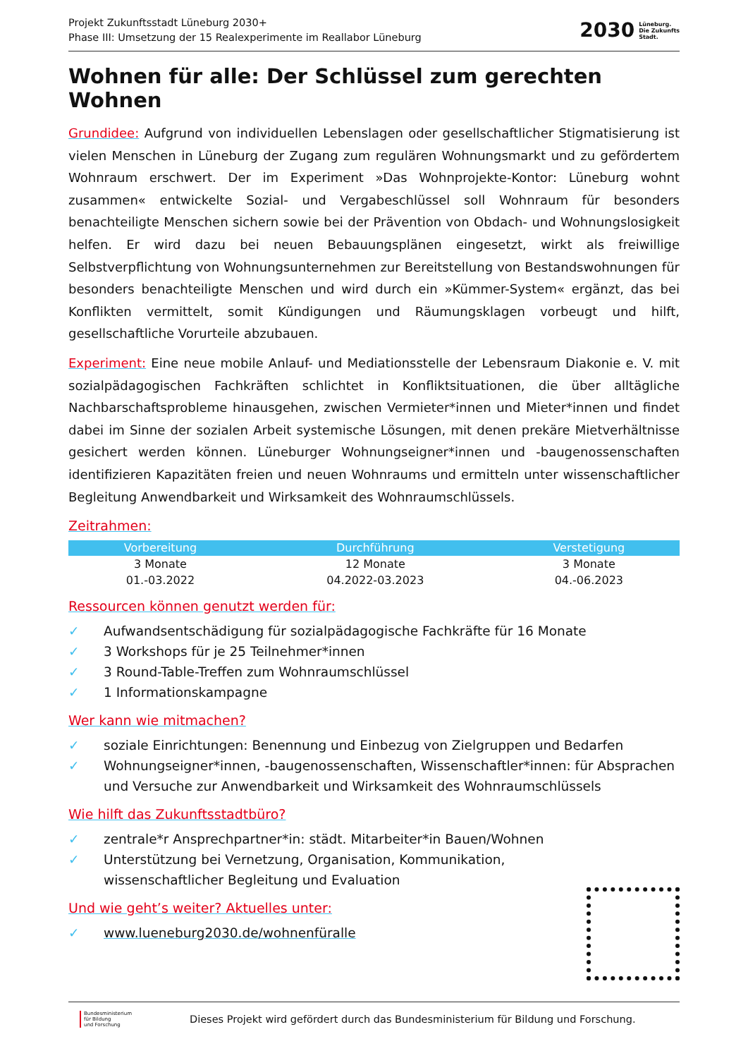Projekt Zukunftsstadt Lüneburg 2030+
Phase III: Umsetzung der 15 Realexperimente im Reallabor Lüneburg
2030
Lüneburg.
Die Zukunfts
Stadt.
Wohnen für alle: Der Schlüssel zum gerechten Wohnen
Grundidee: Aufgrund von individuellen Lebenslagen oder gesellschaftlicher Stigmatisierung ist vielen Menschen in Lüneburg der Zugang zum regulären Wohnungsmarkt und zu gefördertem Wohnraum erschwert. Der im Experiment »Das Wohnprojekte-Kontor: Lüneburg wohnt zusammen« entwickelte Sozial- und Vergabeschlüssel soll Wohnraum für besonders benachteiligte Menschen sichern sowie bei der Prävention von Obdach- und Wohnungslosigkeit helfen. Er wird dazu bei neuen Bebauungsplänen eingesetzt, wirkt als freiwillige Selbstverpflichtung von Wohnungsunternehmen zur Bereitstellung von Bestandswohnungen für besonders benachteiligte Menschen und wird durch ein »Kümmer-System« ergänzt, das bei Konflikten vermittelt, somit Kündigungen und Räumungsklagen vorbeugt und hilft, gesellschaftliche Vorurteile abzubauen.
Experiment: Eine neue mobile Anlauf- und Mediationsstelle der Lebensraum Diakonie e. V. mit sozialpädagogischen Fachkräften schlichtet in Konfliktsituationen, die über alltägliche Nachbarschaftsprobleme hinausgehen, zwischen Vermieter*innen und Mieter*innen und findet dabei im Sinne der sozialen Arbeit systemische Lösungen, mit denen prekäre Mietverhältnisse gesichert werden können. Lüneburger Wohnungseigner*innen und -baugenossenschaften identifizieren Kapazitäten freien und neuen Wohnraums und ermitteln unter wissenschaftlicher Begleitung Anwendbarkeit und Wirksamkeit des Wohnraumschlüssels.
Zeitrahmen:
| Vorbereitung | Durchführung | Verstetigung |
| --- | --- | --- |
| 3 Monate | 12 Monate | 3 Monate |
| 01.-03.2022 | 04.2022-03.2023 | 04.-06.2023 |
Ressourcen können genutzt werden für:
✓ Aufwandsentschädigung für sozialpädagogische Fachkräfte für 16 Monate
✓ 3 Workshops für je 25 Teilnehmer*innen
✓ 3 Round-Table-Treffen zum Wohnraumschlüssel
✓ 1 Informationskampagne
Wer kann wie mitmachen?
✓ soziale Einrichtungen: Benennung und Einbezug von Zielgruppen und Bedarfen
✓ Wohnungseigner*innen, -baugenossenschaften, Wissenschaftler*innen: für Absprachen und Versuche zur Anwendbarkeit und Wirksamkeit des Wohnraumschlüssels
Wie hilft das Zukunftsstadtbüro?
✓ zentrale*r Ansprechpartner*in: städt. Mitarbeiter*in Bauen/Wohnen
✓ Unterstützung bei Vernetzung, Organisation, Kommunikation,
wissenschaftlicher Begleitung und Evaluation
Und wie geht’s weiter? Aktuelles unter:
✓ www.lueneburg2030.de/wohnenfüralle
Bundesministerium
für Bildung
und Forschung
Dieses Projekt wird gefördert durch das Bundesministerium für Bildung und Forschung.